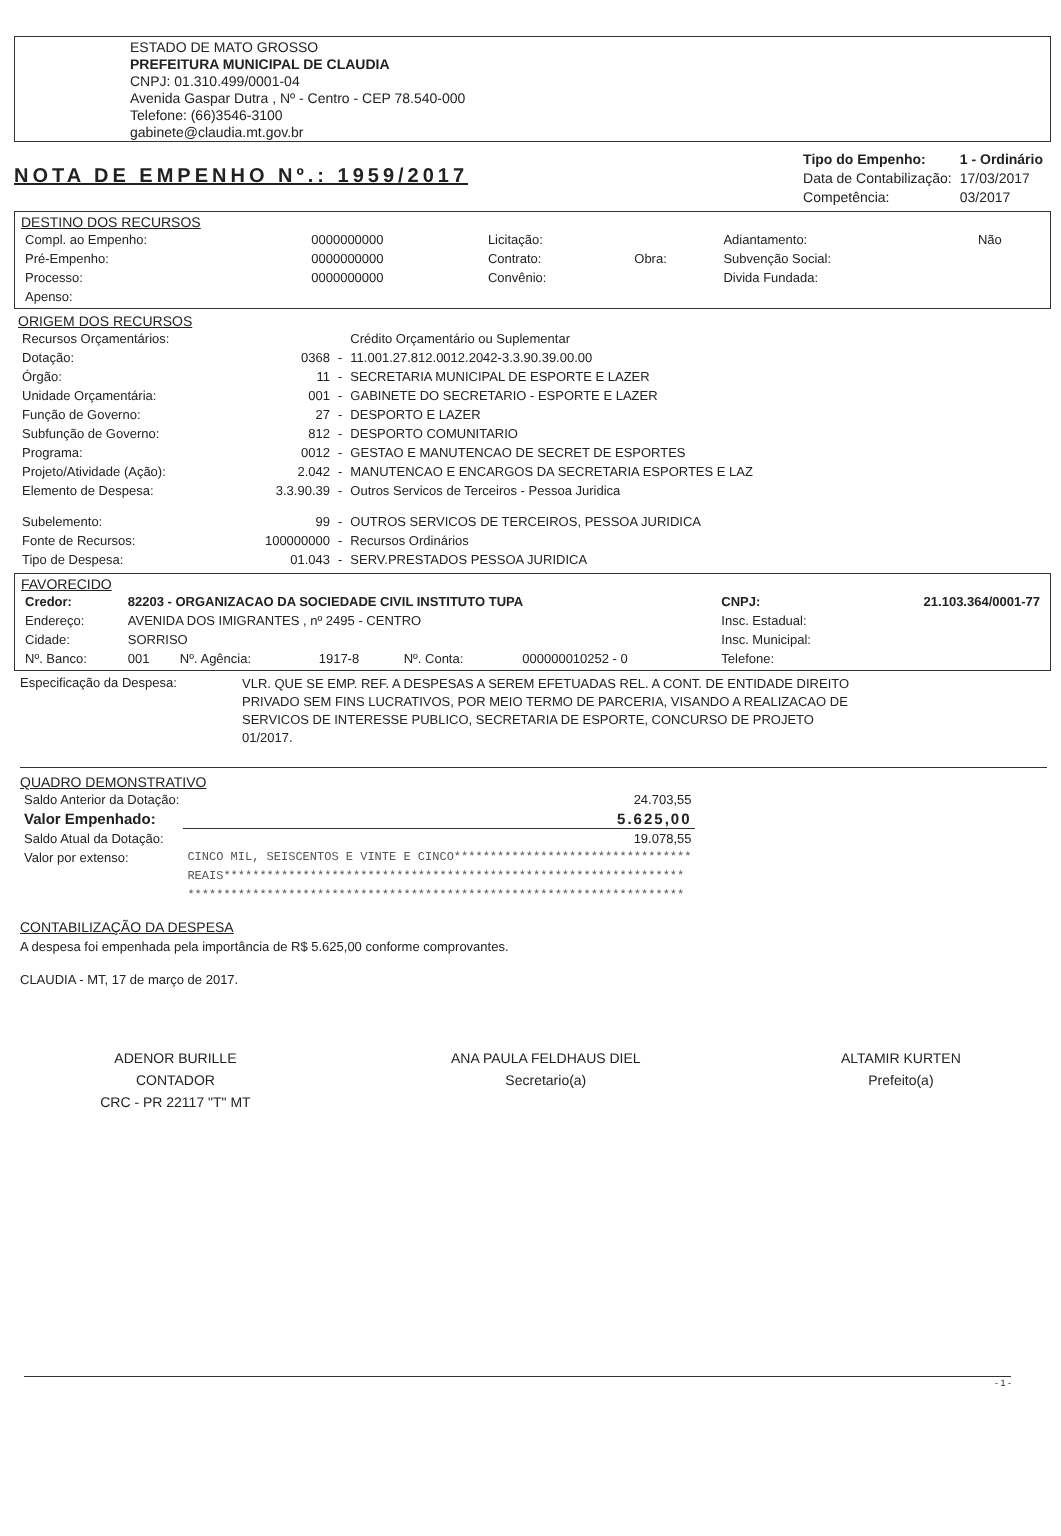ESTADO DE MATO GROSSO
PREFEITURA MUNICIPAL DE CLAUDIA
CNPJ: 01.310.499/0001-04
Avenida Gaspar Dutra , Nº - Centro - CEP 78.540-000
Telefone: (66)3546-3100
gabinete@claudia.mt.gov.br
NOTA DE EMPENHO Nº.: 1959/2017
| Tipo do Empenho: | 1 - Ordinário |
| Data de Contabilização: | 17/03/2017 |
| Competência: | 03/2017 |
DESTINO DOS RECURSOS
| Compl. ao Empenho: | 0000000000 | Licitação: | | Adiantamento: | Não |
| Pré-Empenho: | 0000000000 | Contrato: | Obra: | Subvenção Social: | |
| Processo: | 0000000000 | Convênio: | | Divida Fundada: | |
| Apenso: | | | | | |
ORIGEM DOS RECURSOS
| Recursos Orçamentários: | | | Crédito Orçamentário ou Suplementar |
| Dotação: | 0368 | - | 11.001.27.812.0012.2042-3.3.90.39.00.00 |
| Órgão: | 11 | - | SECRETARIA MUNICIPAL DE ESPORTE E LAZER |
| Unidade Orçamentária: | 001 | - | GABINETE DO SECRETARIO - ESPORTE E LAZER |
| Função de Governo: | 27 | - | DESPORTO E LAZER |
| Subfunção de Governo: | 812 | - | DESPORTO COMUNITARIO |
| Programa: | 0012 | - | GESTAO E MANUTENCAO DE SECRET DE ESPORTES |
| Projeto/Atividade (Ação): | 2.042 | - | MANUTENCAO E ENCARGOS DA SECRETARIA ESPORTES E LAZ |
| Elemento de Despesa: | 3.3.90.39 | - | Outros Servicos de Terceiros - Pessoa Juridica |
| Subelemento: | 99 | - | OUTROS SERVICOS DE TERCEIROS, PESSOA JURIDICA |
| Fonte de Recursos: | 100000000 | - | Recursos Ordinários |
| Tipo de Despesa: | 01.043 | - | SERV.PRESTADOS PESSOA JURIDICA |
FAVORECIDO
| Credor: | 82203 - ORGANIZACAO DA SOCIEDADE CIVIL INSTITUTO TUPA | | | | | CNPJ: | 21.103.364/0001-77 |
| Endereço: | AVENIDA DOS IMIGRANTES , nº 2495 - CENTRO | | | | | Insc. Estadual: | |
| Cidade: | SORRISO | | | | | Insc. Municipal: | |
| Nº. Banco: | 001 | Nº. Agência: | 1917-8 | Nº. Conta: | 000000010252 - 0 | Telefone: | |
Especificação da Despesa:
VLR. QUE SE EMP. REF. A DESPESAS A SEREM EFETUADAS REL. A CONT. DE ENTIDADE DIREITO PRIVADO SEM FINS LUCRATIVOS, POR MEIO TERMO DE PARCERIA, VISANDO A REALIZACAO DE SERVICOS DE INTERESSE PUBLICO, SECRETARIA DE ESPORTE, CONCURSO DE PROJETO 01/2017.
QUADRO DEMONSTRATIVO
| Saldo Anterior da Dotação: | 24.703,55 |
| Valor Empenhado: | 5.625,00 |
| Saldo Atual da Dotação: | 19.078,55 |
| Valor por extenso: | CINCO MIL, SEISCENTOS E VINTE E CINCO********************************* REAIS**************************************************************** ********************************************************************* |
CONTABILIZAÇÃO DA DESPESA
A despesa foi empenhada pela importância de R$ 5.625,00 conforme comprovantes.
CLAUDIA - MT, 17 de março de 2017.
ADENOR BURILLE
CONTADOR
CRC - PR 22117 "T" MT
ANA PAULA FELDHAUS DIEL
Secretario(a)
ALTAMIR KURTEN
Prefeito(a)
- 1 -